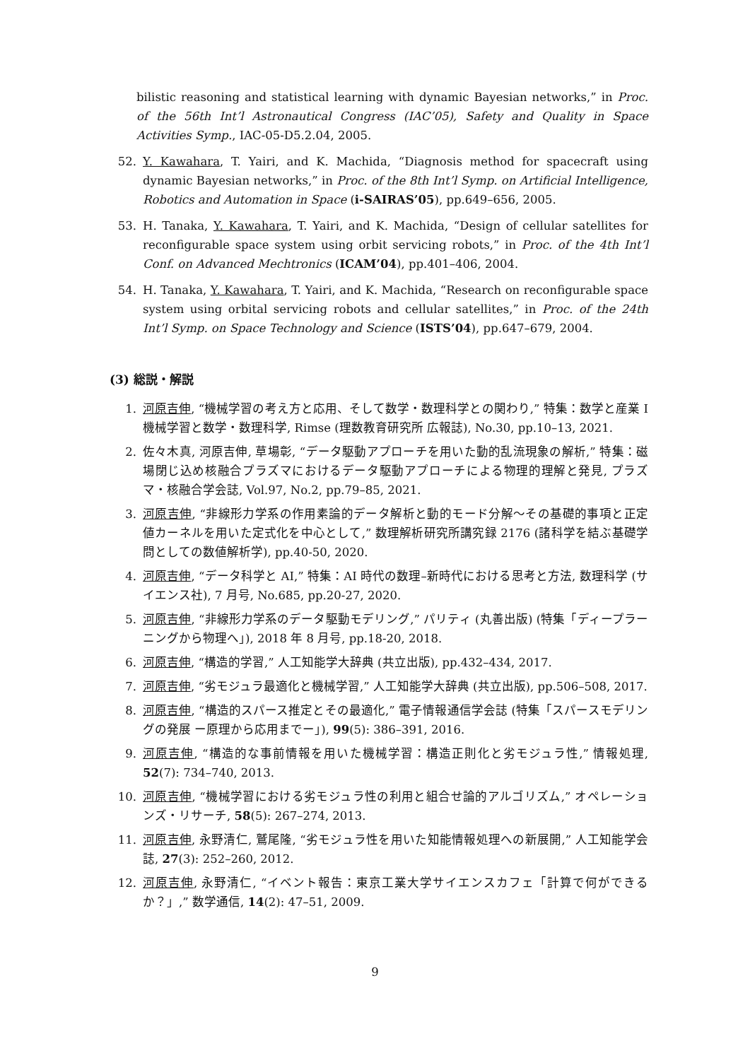bilistic reasoning and statistical learning with dynamic Bayesian networks,” in Proc. of the 56th Int’l Astronautical Congress (IAC’05), Safety and Quality in Space Activities Symp., IAC-05-D5.2.04, 2005.
52. Y. Kawahara, T. Yairi, and K. Machida, “Diagnosis method for spacecraft using dynamic Bayesian networks,” in Proc. of the 8th Int’l Symp. on Artificial Intelligence, Robotics and Automation in Space (i-SAIRAS’05), pp.649–656, 2005.
53. H. Tanaka, Y. Kawahara, T. Yairi, and K. Machida, “Design of cellular satellites for reconfigurable space system using orbit servicing robots,” in Proc. of the 4th Int’l Conf. on Advanced Mechtronics (ICAM’04), pp.401–406, 2004.
54. H. Tanaka, Y. Kawahara, T. Yairi, and K. Machida, “Research on reconfigurable space system using orbital servicing robots and cellular satellites,” in Proc. of the 24th Int’l Symp. on Space Technology and Science (ISTS’04), pp.647–679, 2004.
(3) 総説・解説
1. 河原吉伸, “機械学習の考え方と応用、そして数学・数理科学との関わり,” 特集：数学と産業 I 機械学習と数学・数理科学, Rimse (理数教育研究所 広報誌), No.30, pp.10–13, 2021.
2. 佐々木真, 河原吉伸, 草場彰, “データ駆動アプローチを用いた動的乱流現象の解析,” 特集：磁場閉じ込め核融合プラズマにおけるデータ駆動アプローチによる物理的理解と発見, プラズマ・核融合学会誌, Vol.97, No.2, pp.79–85, 2021.
3. 河原吉伸, “非線形力学系の作用素論的データ解析と動的モード分解〜その基礎的事項と正定値カーネルを用いた定式化を中心として,” 数理解析研究所講究録 2176 (諸科学を結ぶ基礎学問としての数値解析学), pp.40-50, 2020.
4. 河原吉伸, “データ科学と AI,” 特集：AI 時代の数理–新時代における思考と方法, 数理科学 (サイエンス社), 7 月号, No.685, pp.20-27, 2020.
5. 河原吉伸, “非線形力学系のデータ駆動モデリング,” パリティ (丸善出版) (特集「ディープラーニングから物理へ」), 2018 年 8 月号, pp.18-20, 2018.
6. 河原吉伸, “構造的学習,” 人工知能学大辞典 (共立出版), pp.432–434, 2017.
7. 河原吉伸, “劣モジュラ最適化と機械学習,” 人工知能学大辞典 (共立出版), pp.506–508, 2017.
8. 河原吉伸, “構造的スパース推定とその最適化,” 電子情報通信学会誌 (特集「スパースモデリングの発展 ー原理から応用までー」), 99(5): 386–391, 2016.
9. 河原吉伸, “構造的な事前情報を用いた機械学習：構造正則化と劣モジュラ性,” 情報処理, 52(7): 734–740, 2013.
10. 河原吉伸, “機械学習における劣モジュラ性の利用と組合せ論的アルゴリズム,” オペレーションズ・リサーチ, 58(5): 267–274, 2013.
11. 河原吉伸, 永野清仁, 鷲尾隆, “劣モジュラ性を用いた知能情報処理への新展開,” 人工知能学会誌, 27(3): 252–260, 2012.
12. 河原吉伸, 永野清仁, “イベント報告：東京工業大学サイエンスカフェ「計算で何ができるか？」,” 数学通信, 14(2): 47–51, 2009.
9